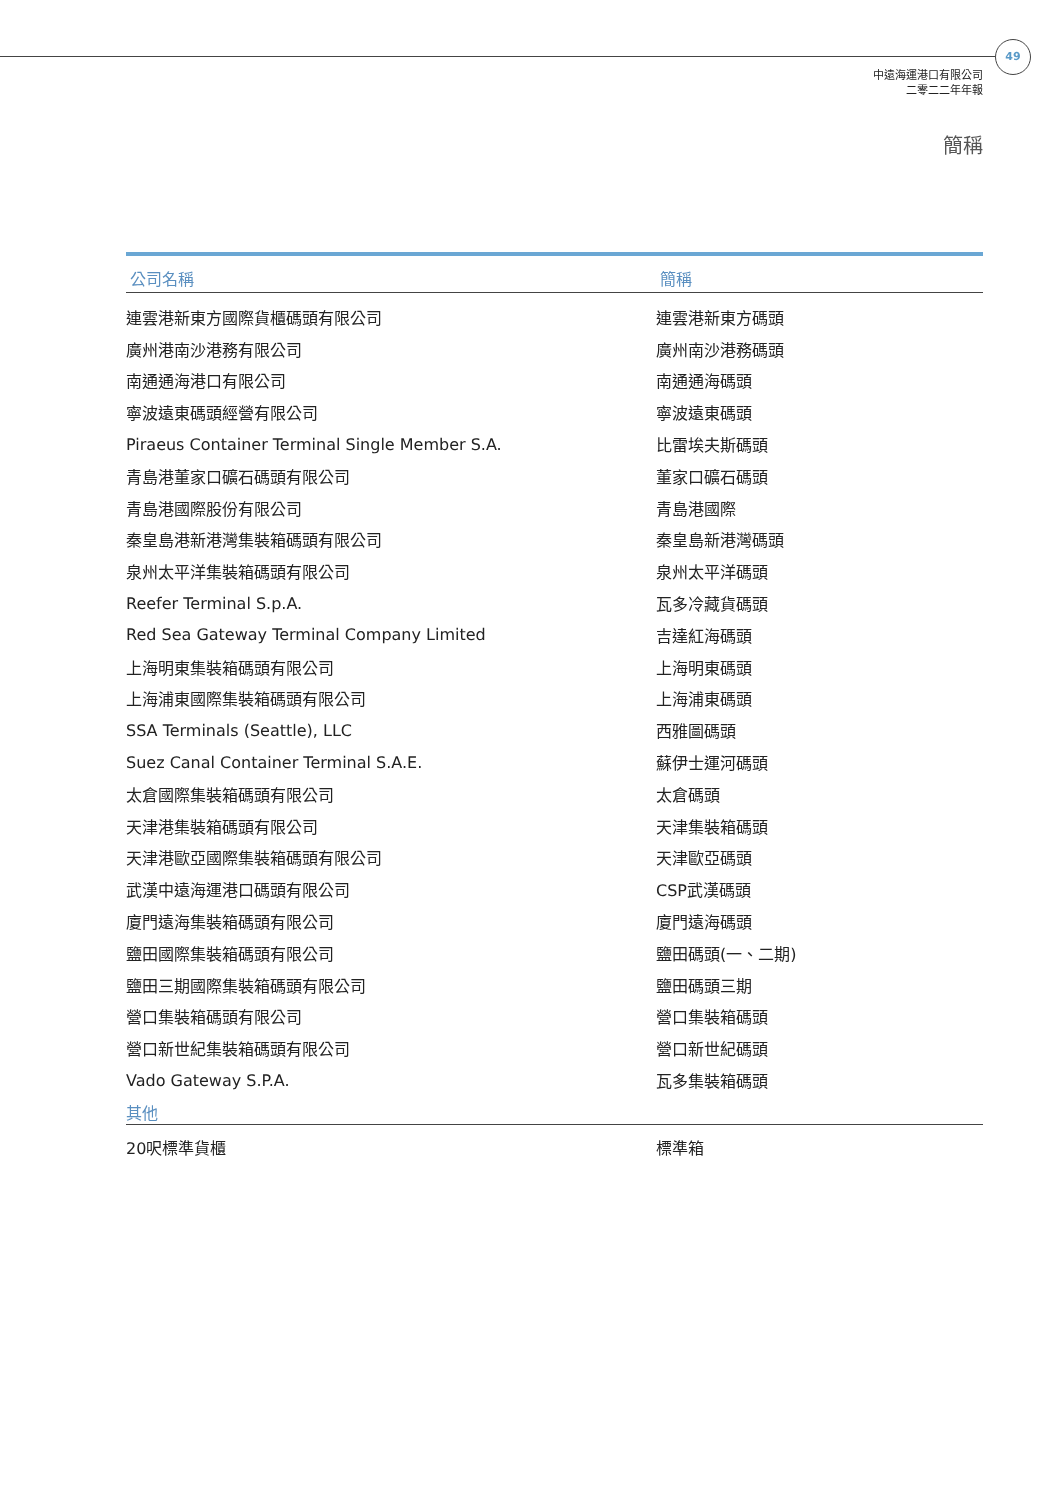49
中遠海運港口有限公司
二零二二年年報
簡稱
| 公司名稱 | 簡稱 |
| --- | --- |
| 連雲港新東方國際貨櫃碼頭有限公司 | 連雲港新東方碼頭 |
| 廣州港南沙港務有限公司 | 廣州南沙港務碼頭 |
| 南通通海港口有限公司 | 南通通海碼頭 |
| 寧波遠東碼頭經營有限公司 | 寧波遠東碼頭 |
| Piraeus Container Terminal Single Member S.A. | 比雷埃夫斯碼頭 |
| 青島港董家口礦石碼頭有限公司 | 董家口礦石碼頭 |
| 青島港國際股份有限公司 | 青島港國際 |
| 秦皇島港新港灣集裝箱碼頭有限公司 | 秦皇島新港灣碼頭 |
| 泉州太平洋集裝箱碼頭有限公司 | 泉州太平洋碼頭 |
| Reefer Terminal S.p.A. | 瓦多冷藏貨碼頭 |
| Red Sea Gateway Terminal Company Limited | 吉達紅海碼頭 |
| 上海明東集裝箱碼頭有限公司 | 上海明東碼頭 |
| 上海浦東國際集裝箱碼頭有限公司 | 上海浦東碼頭 |
| SSA Terminals (Seattle), LLC | 西雅圖碼頭 |
| Suez Canal Container Terminal S.A.E. | 蘇伊士運河碼頭 |
| 太倉國際集裝箱碼頭有限公司 | 太倉碼頭 |
| 天津港集裝箱碼頭有限公司 | 天津集裝箱碼頭 |
| 天津港歐亞國際集裝箱碼頭有限公司 | 天津歐亞碼頭 |
| 武漢中遠海運港口碼頭有限公司 | CSP武漢碼頭 |
| 廈門遠海集裝箱碼頭有限公司 | 廈門遠海碼頭 |
| 鹽田國際集裝箱碼頭有限公司 | 鹽田碼頭(一、二期) |
| 鹽田三期國際集裝箱碼頭有限公司 | 鹽田碼頭三期 |
| 營口集裝箱碼頭有限公司 | 營口集裝箱碼頭 |
| 營口新世紀集裝箱碼頭有限公司 | 營口新世紀碼頭 |
| Vado Gateway S.P.A. | 瓦多集裝箱碼頭 |
| 其他 | |
| 20呎標準貨櫃 | 標準箱 |